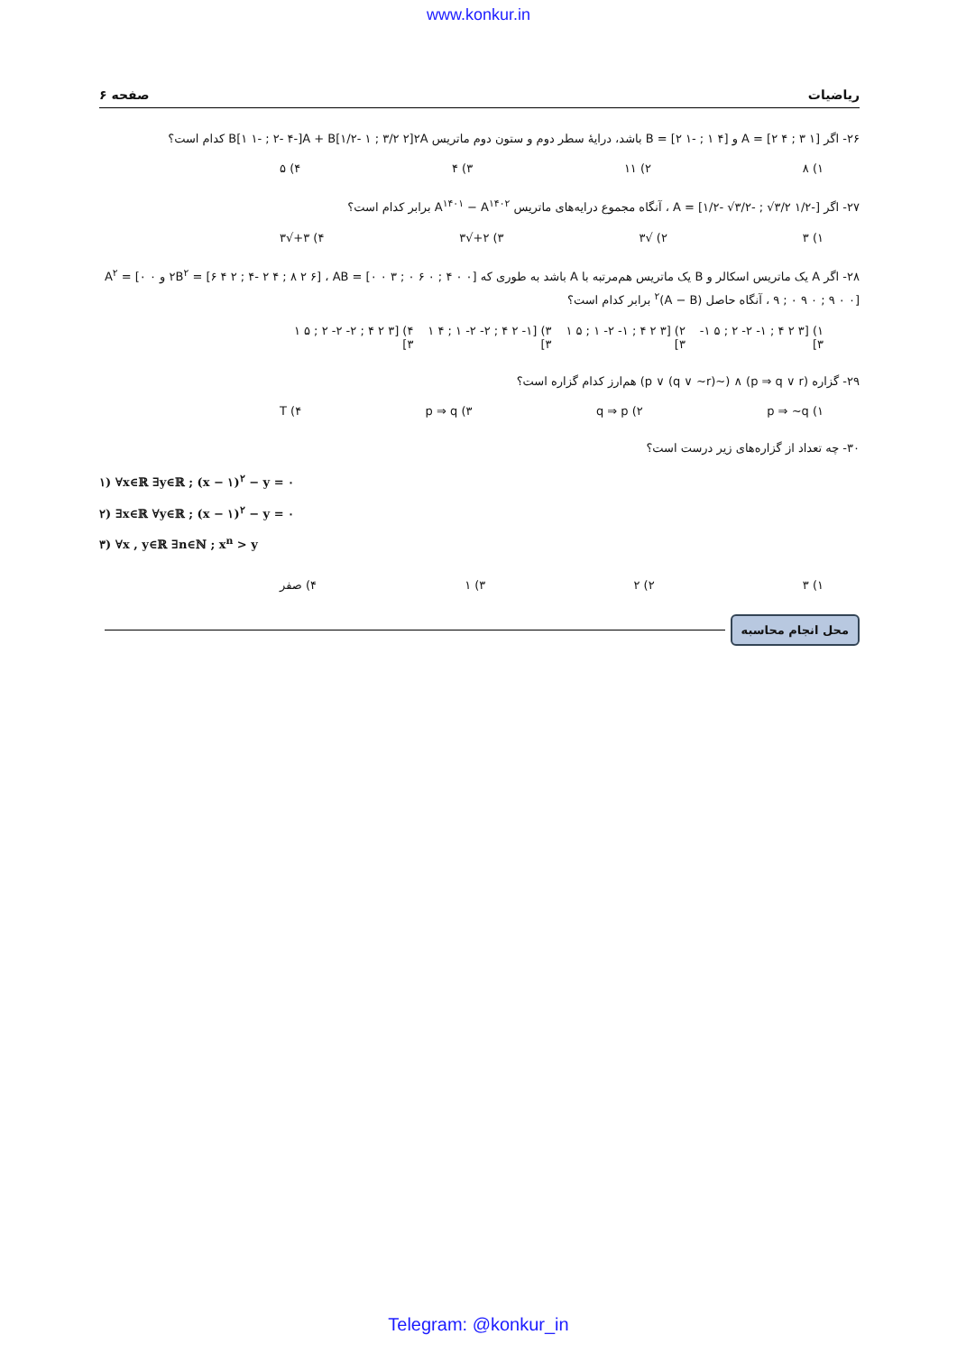www.konkur.in
صفحه ۶ ریاضیات
۲۶- اگر A = [۲ ۴ ; ۳ ۱] و B = [۲ ۱- ; ۱ ۴] باشد، درایهٔ سطر دوم و ستون دوم ماتریس B[۱ ۱- ; ۲- ۴-]A + B[۱/۲- ۱ ; ۳/۲ ۲]۲A کدام است؟
۱) ۸ ۲) ۱۱ ۳) ۴ ۴) ۵
۲۷- اگر A = [۱/۲- √۳/۲- ; √۳/۲ ۱/۲-] ، آنگاه مجموع درایه‌های ماتریس A<sup>۱۴۰۱</sup> − A<sup>۱۴۰۲</sup> برابر کدام است؟
۱) ۳ ۲) √۳ ۳) ۲+√۳ ۴) ۳+√۳
۲۸- اگر A یک ماتریس اسکالر و B یک ماتریس هم‌مرتبه با A باشد به طوری که ۲B<sup>۲</sup> = [۶ ۴ ۲ ; ۴- ۲ ۴ ; ۸ ۲ ۶] ، AB = [۰ ۰ ۳ ; ۰ ۶ ۰ ; ۴ ۰ ۰] و A<sup>۲</sup> = [۰ ۰ ۹ ; ۰ ۹ ۰ ; ۹ ۰ ۰] ، آنگاه حاصل (A − B)<sup>۲</sup> برابر کدام است؟
۱) [۳ ۲ ۴ ; ۱- ۲- ۲ ; ۵ ۱- ۳] ۲) [۳ ۲ ۴ ; ۱- ۲- ۱ ; ۵ ۱ ۳] ۳) [۱- ۲ ۴ ; ۲- ۲- ۱ ; ۴ ۱ ۳] ۴) [۳ ۲ ۴ ; ۲- ۲- ۲ ; ۵ ۱ ۳]
۲۹- گزاره (p ⇒ q ∨ r) ∧ (~p ∨ (q ∨ ~r)) هم‌ارز کدام گزاره است؟
۱) p ⇒ ~q ۲) q ⇒ p ۳) p ⇒ q ۴) T
۳۰- چه تعداد از گزاره‌های زیر درست است؟
۱) ∀x∈ℝ ∃y∈ℝ ; (x − ۱)<sup>۲</sup> − y = ۰
۲) ∃x∈ℝ ∀y∈ℝ ; (x − ۱)<sup>۲</sup> − y = ۰
۳) ∀x , y∈ℝ ∃n∈ℕ ; x<sup>n</sup> > y
۱) ۳ ۲) ۲ ۳) ۱ ۴) صفر
محل انجام محاسبه
Telegram: @konkur_in